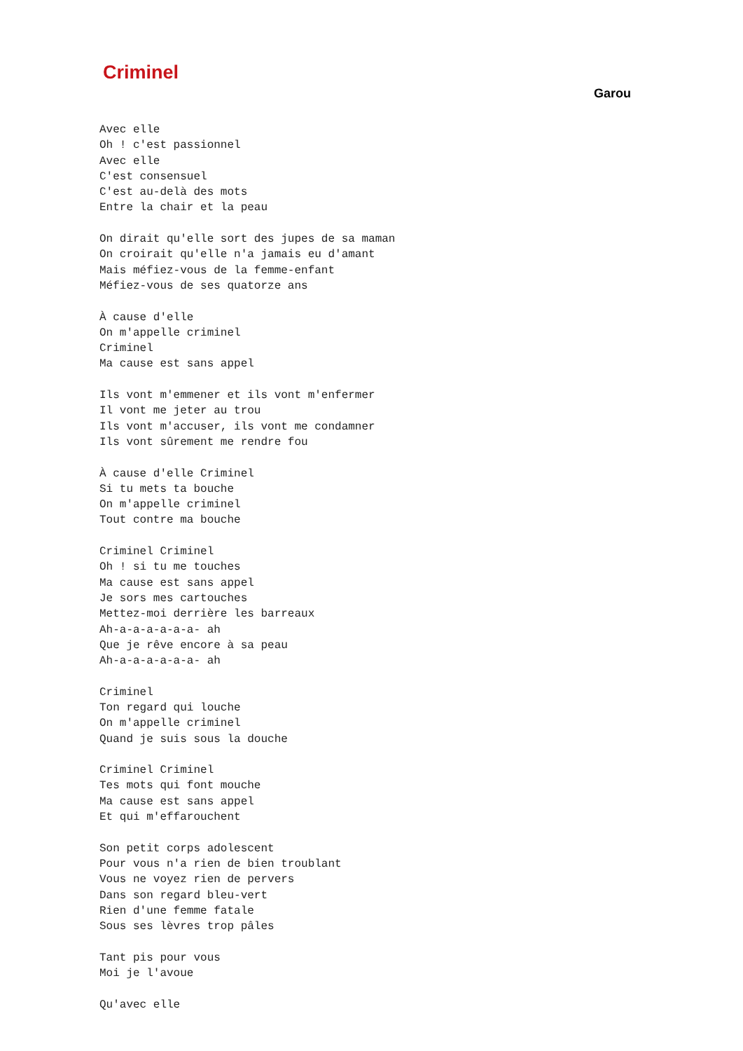Criminel
Garou
Avec elle
Oh ! c'est passionnel
Avec elle
C'est consensuel
C'est au-delà des mots
Entre la chair et la peau

On dirait qu'elle sort des jupes de sa maman
On croirait qu'elle n'a jamais eu d'amant
Mais méfiez-vous de la femme-enfant
Méfiez-vous de ses quatorze ans

À cause d'elle
On m'appelle criminel
Criminel
Ma cause est sans appel

Ils vont m'emmener et ils vont m'enfermer
Il vont me jeter au trou
Ils vont m'accuser, ils vont me condamner
Ils vont sûrement me rendre fou

À cause d'elle Criminel
Si tu mets ta bouche
On m'appelle criminel
Tout contre ma bouche

Criminel Criminel
Oh ! si tu me touches
Ma cause est sans appel
Je sors mes cartouches
Mettez-moi derrière les barreaux
Ah-a-a-a-a-a-a- ah
Que je rêve encore à sa peau
Ah-a-a-a-a-a-a- ah

Criminel
Ton regard qui louche
On m'appelle criminel
Quand je suis sous la douche

Criminel Criminel
Tes mots qui font mouche
Ma cause est sans appel
Et qui m'effarouchent

Son petit corps adolescent
Pour vous n'a rien de bien troublant
Vous ne voyez rien de pervers
Dans son regard bleu-vert
Rien d'une femme fatale
Sous ses lèvres trop pâles

Tant pis pour vous
Moi je l'avoue

Qu'avec elle